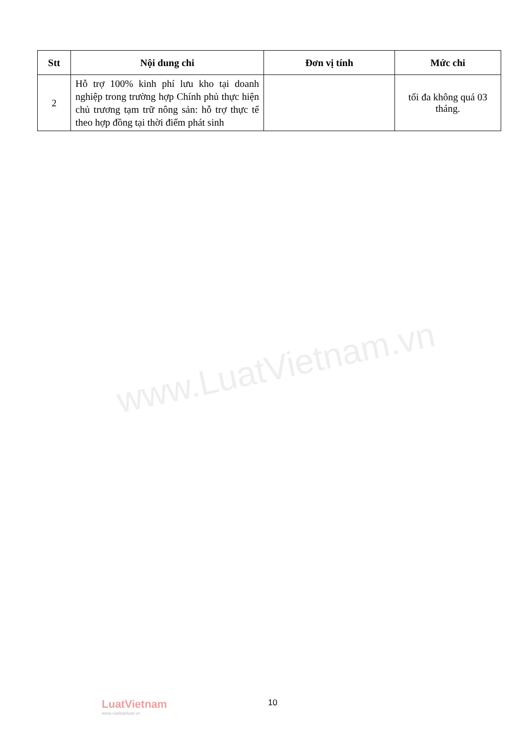| Stt | Nội dung chi | Đơn vị tính | Mức chi |
| --- | --- | --- | --- |
| 2 | Hỗ trợ 100% kinh phí lưu kho tại doanh nghiệp trong trường hợp Chính phủ thực hiện chủ trương tạm trữ nông sản: hỗ trợ thực tế theo hợp đồng tại thời điểm phát sinh | | tối đa không quá 03 tháng. |
www.LuatVietnam.vn
LuatVietnam
www.vanbanluat.vn
10